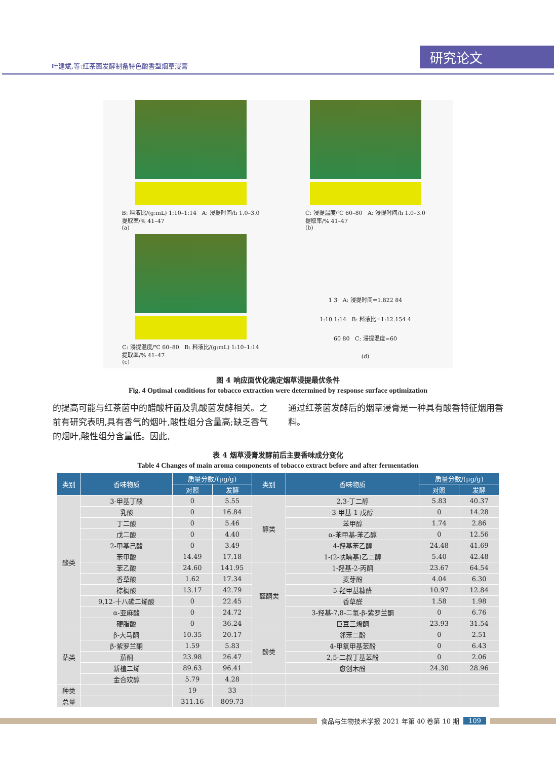叶建斌,等:红茶菌发酵制备特色酸香型烟草浸膏 研究论文
B: 料液比/(g:mL) 1:10–1:14 A: 浸提时间/h 1.0–3.0
提取率/% 41–47
(a)
C: 浸提温度/℃ 60–80 A: 浸提时间/h 1.0–3.0
提取率/% 41–47
(b)
C: 浸提温度/℃ 60–80 B: 料液比/(g:mL) 1:10–1:14
提取率/% 41–47
(c)
1 3 A: 浸提时间=1.822 84
1:10 1:14 B: 料液比=1:12.154 4
60 80 C: 浸提温度=60
(d)
图 4 响应面优化确定烟草浸提最优条件
Fig. 4 Optimal conditions for tobacco extraction were determined by response surface optimization
的提高可能与红茶菌中的醋酸杆菌及乳酸菌发酵相关。之前有研究表明,具有香气的烟叶,酸性组分含量高;缺乏香气的烟叶,酸性组分含量低。因此,
通过红茶菌发酵后的烟草浸膏是一种具有酸香特征烟用香料。
表 4 烟草浸膏发酵前后主要香味成分变化
Table 4 Changes of main aroma components of tobacco extract before and after fermentation
| 类别 | 香味物质 | 质量分数/(μg/g) | | 类别 | 香味物质 | 质量分数/(μg/g) | |
| --- | --- | --- | --- | --- | --- | --- | --- |
| | | 对照 | 发酵 | | | 对照 | 发酵 |
| 酸类 | 3-甲基丁酸 | 0 | 5.55 | 醇类 | 2,3-丁二醇 | 5.83 | 40.37 |
| | 乳酸 | 0 | 16.84 | | 3-甲基-1-戊醇 | 0 | 14.28 |
| | 丁二酸 | 0 | 5.46 | | 苯甲醇 | 1.74 | 2.86 |
| | 戊二酸 | 0 | 4.40 | | α-苯甲基-苯乙醇 | 0 | 12.56 |
| | 2-甲基己酸 | 0 | 3.49 | | 4-羟基苯乙醇 | 24.48 | 41.69 |
| | 苯甲酸 | 14.49 | 17.18 | | 1-(2-呋喃基)乙二醇 | 5.40 | 42.48 |
| | 苯乙酸 | 24.60 | 141.95 | 醛酮类 | 1-羟基-2-丙酮 | 23.67 | 64.54 |
| | 香草酸 | 1.62 | 17.34 | | 麦芽酚 | 4.04 | 6.30 |
| | 棕榈酸 | 13.17 | 42.79 | | 5-羟甲基糠醛 | 10.97 | 12.84 |
| | 9,12-十八碳二烯酸 | 0 | 22.45 | | 香草醛 | 1.58 | 1.98 |
| | α-亚麻酸 | 0 | 24.72 | | 3-羟基-7,8-二氢-β-紫罗兰酮 | 0 | 6.76 |
| | 硬脂酸 | 0 | 36.24 | | 巨豆三烯酮 | 23.93 | 31.54 |
| 萜类 | β-大马酮 | 10.35 | 20.17 | 酚类 | 邻苯二酚 | 0 | 2.51 |
| | β-紫罗兰酮 | 1.59 | 5.83 | | 4-甲氧甲基苯酚 | 0 | 6.43 |
| | 茄酮 | 23.98 | 26.47 | | 2,5-二叔丁基苯酚 | 0 | 2.06 |
| | 新植二烯 | 89.63 | 96.41 | | 愈创木酚 | 24.30 | 28.96 |
| | 金合欢醇 | 5.79 | 4.28 | | | | |
| 种类 | | 19 | 33 | | | | |
| 总量 | | 311.16 | 809.73 | | | | |
食品与生物技术学报 2021 年第 40 卷第 10 期 109